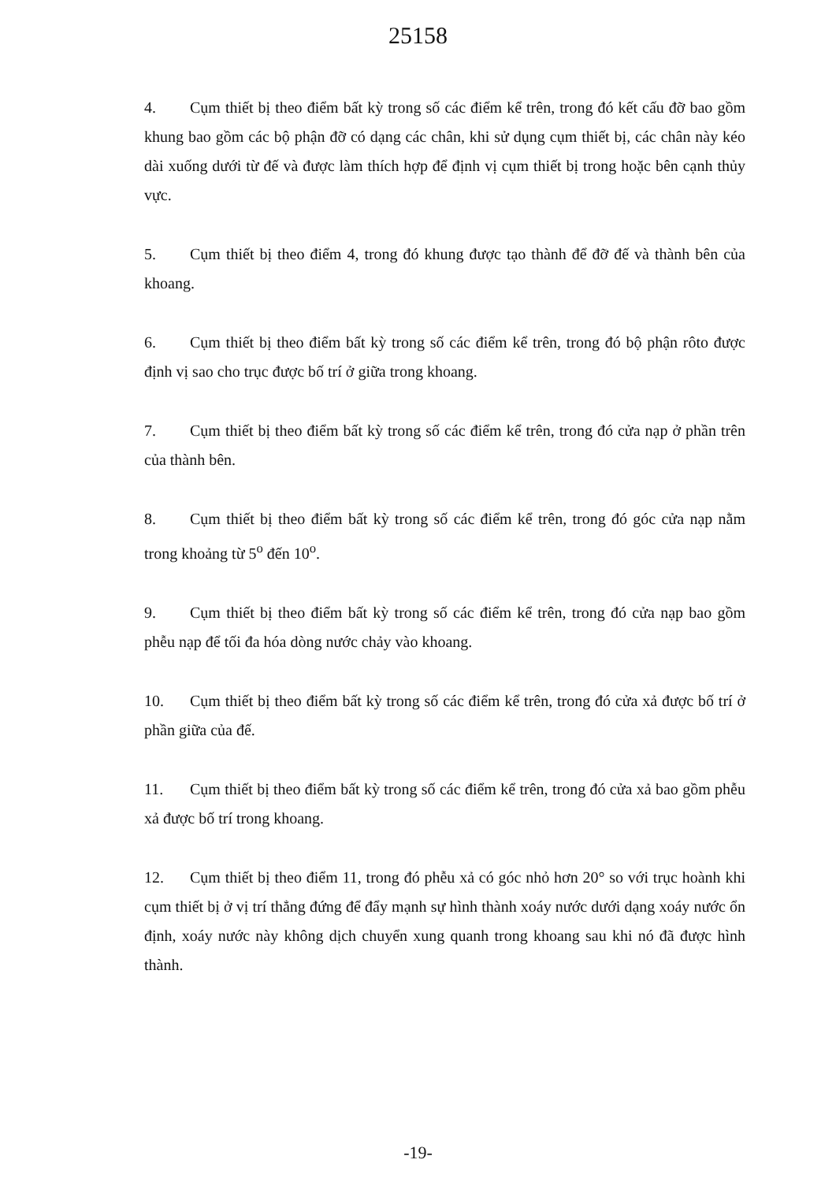25158
4. Cụm thiết bị theo điểm bất kỳ trong số các điểm kể trên, trong đó kết cấu đỡ bao gồm khung bao gồm các bộ phận đỡ có dạng các chân, khi sử dụng cụm thiết bị, các chân này kéo dài xuống dưới từ đế và được làm thích hợp để định vị cụm thiết bị trong hoặc bên cạnh thủy vực.
5. Cụm thiết bị theo điểm 4, trong đó khung được tạo thành để đỡ đế và thành bên của khoang.
6. Cụm thiết bị theo điểm bất kỳ trong số các điểm kể trên, trong đó bộ phận rôto được định vị sao cho trục được bố trí ở giữa trong khoang.
7. Cụm thiết bị theo điểm bất kỳ trong số các điểm kể trên, trong đó cửa nạp ở phần trên của thành bên.
8. Cụm thiết bị theo điểm bất kỳ trong số các điểm kể trên, trong đó góc cửa nạp nằm trong khoảng từ 5<sup>o</sup> đến 10<sup>o</sup>.
9. Cụm thiết bị theo điểm bất kỳ trong số các điểm kể trên, trong đó cửa nạp bao gồm phễu nạp để tối đa hóa dòng nước chảy vào khoang.
10. Cụm thiết bị theo điểm bất kỳ trong số các điểm kể trên, trong đó cửa xả được bố trí ở phần giữa của đế.
11. Cụm thiết bị theo điểm bất kỳ trong số các điểm kể trên, trong đó cửa xả bao gồm phễu xả được bố trí trong khoang.
12. Cụm thiết bị theo điểm 11, trong đó phễu xả có góc nhỏ hơn 20° so với trục hoành khi cụm thiết bị ở vị trí thẳng đứng để đẩy mạnh sự hình thành xoáy nước dưới dạng xoáy nước ổn định, xoáy nước này không dịch chuyển xung quanh trong khoang sau khi nó đã được hình thành.
-19-